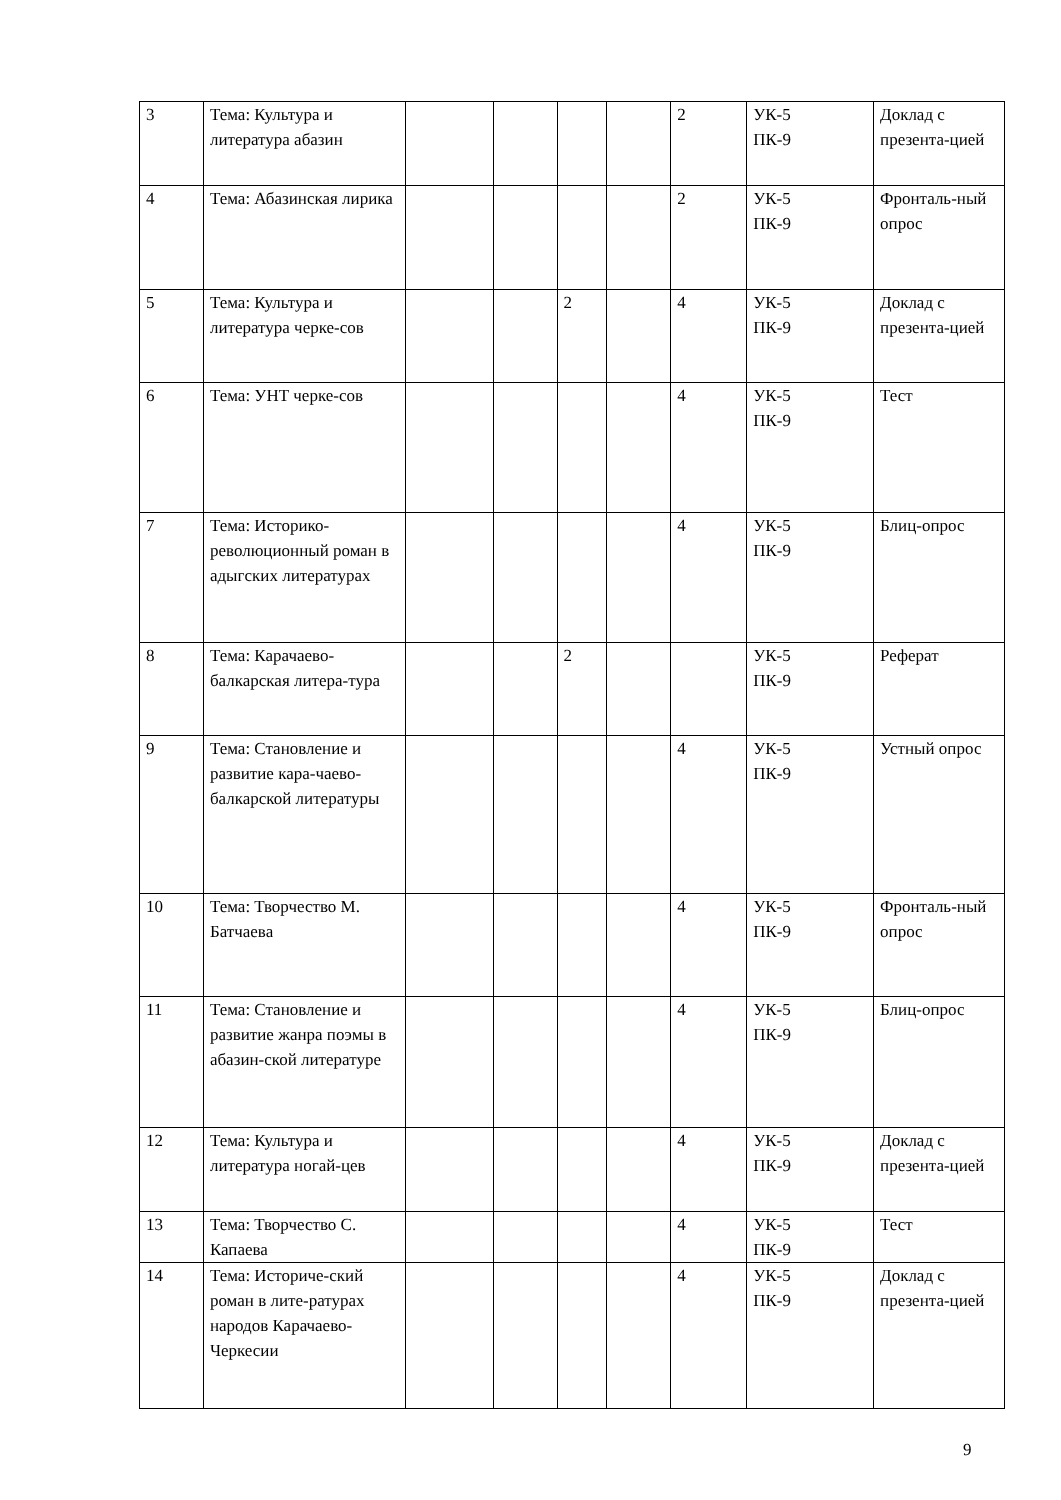| 3 | Тема: Культура и литература абазин | | | | | 2 | УК-5 ПК-9 | Доклад с презента-цией |
| 4 | Тема: Абазинская лирика | | | | | 2 | УК-5 ПК-9 | Фронталь-ный опрос |
| 5 | Тема: Культура и литература черке-сов | | | 2 | | 4 | УК-5 ПК-9 | Доклад с презента-цией |
| 6 | Тема: УНТ черке-сов | | | | | 4 | УК-5 ПК-9 | Тест |
| 7 | Тема: Историко-революционный роман в адыгских литературах | | | | | 4 | УК-5 ПК-9 | Блиц-опрос |
| 8 | Тема: Карачаево-балкарская литера-тура | | | 2 | | | УК-5 ПК-9 | Реферат |
| 9 | Тема: Становление и развитие кара-чаево-балкарской литературы | | | | | 4 | УК-5 ПК-9 | Устный опрос |
| 10 | Тема: Творчество М. Батчаева | | | | | 4 | УК-5 ПК-9 | Фронталь-ный опрос |
| 11 | Тема: Становление и развитие жанра поэмы в абазин-ской литературе | | | | | 4 | УК-5 ПК-9 | Блиц-опрос |
| 12 | Тема: Культура и литература ногай-цев | | | | | 4 | УК-5 ПК-9 | Доклад с презента-цией |
| 13 | Тема: Творчество С. Капаева | | | | | 4 | УК-5 ПК-9 | Тест |
| 14 | Тема: Историче-ский роман в лите-ратурах народов Карачаево-Черкесии | | | | | 4 | УК-5 ПК-9 | Доклад с презента-цией |
9